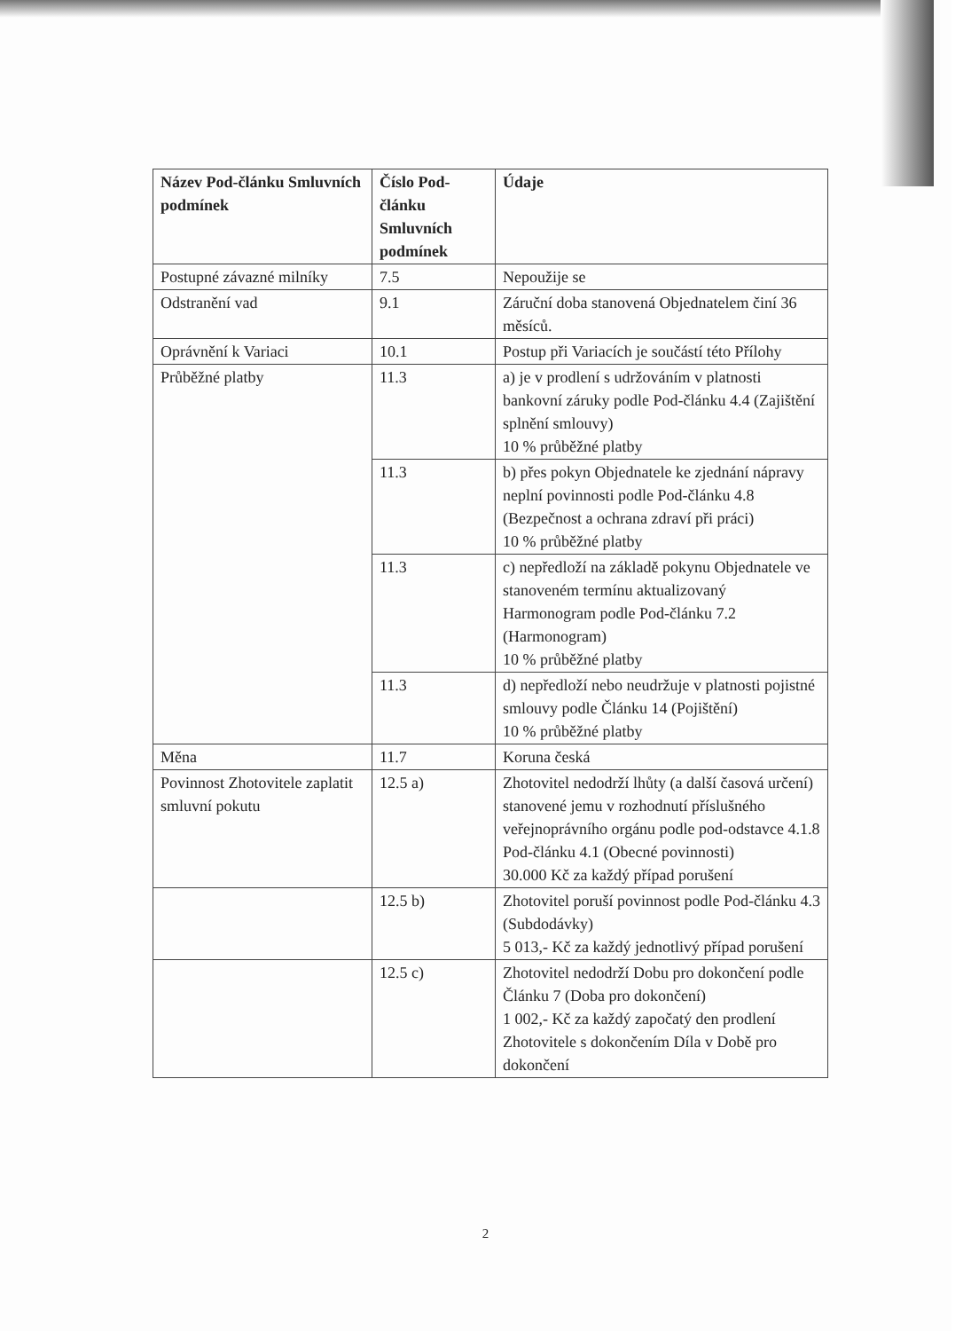| Název Pod-článku Smluvních podmínek | Číslo Pod-článku Smluvních podmínek | Údaje |
| --- | --- | --- |
| Postupné závazné milníky | 7.5 | Nepoužije se |
| Odstranění vad | 9.1 | Záruční doba stanovená Objednatelem činí 36 měsíců. |
| Oprávnění k Variaci | 10.1 | Postup při Variacích je součástí této Přílohy |
| Průběžné platby | 11.3 | a) je v prodlení s udržováním v platnosti bankovní záruky podle Pod-článku 4.4 (Zajištění splnění smlouvy) 10 % průběžné platby |
| | 11.3 | b) přes pokyn Objednatele ke zjednání nápravy neplní povinnosti podle Pod-článku 4.8 (Bezpečnost a ochrana zdraví při práci) 10 % průběžné platby |
| | 11.3 | c) nepředloží na základě pokynu Objednatele ve stanoveném termínu aktualizovaný Harmonogram podle Pod-článku 7.2 (Harmonogram) 10 % průběžné platby |
| | 11.3 | d) nepředloží nebo neudržuje v platnosti pojistné smlouvy podle Článku 14 (Pojištění) 10 % průběžné platby |
| Měna | 11.7 | Koruna česká |
| Povinnost Zhotovitele zaplatit smluvní pokutu | 12.5 a) | Zhotovitel nedodrží lhůty (a další časová určení) stanovené jemu v rozhodnutí příslušného veřejnoprávního orgánu podle pod-odstavce 4.1.8 Pod-článku 4.1 (Obecné povinnosti) 30.000 Kč za každý případ porušení |
| | 12.5 b) | Zhotovitel poruší povinnost podle Pod-článku 4.3 (Subdodávky) 5 013,- Kč za každý jednotlivý případ porušení |
| | 12.5 c) | Zhotovitel nedodrží Dobu pro dokončení podle Článku 7 (Doba pro dokončení) 1 002,- Kč za každý započatý den prodlení Zhotovitele s dokončením Díla v Době pro dokončení |
2